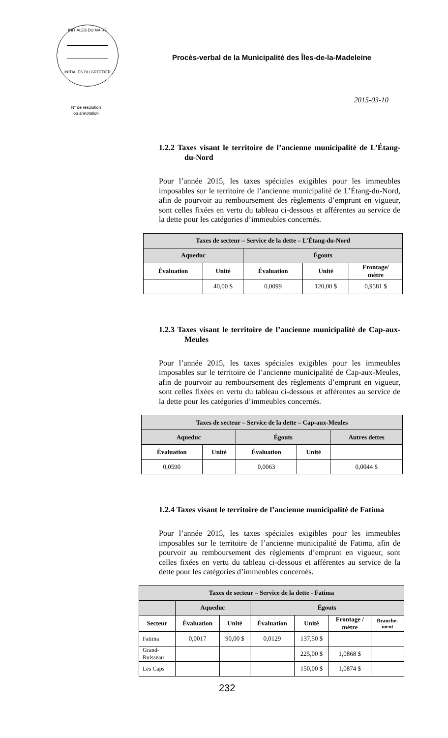INITIALES DU MAIRE
INITIALES DU GREFFIER
Procès-verbal de la Municipalité des Îles-de-la-Madeleine
N° de résolution
ou annotation
2015-03-10
1.2.2 Taxes visant le territoire de l’ancienne municipalité de L’Étang-du-Nord
Pour l’année 2015, les taxes spéciales exigibles pour les immeubles imposables sur le territoire de l’ancienne municipalité de L’Étang-du-Nord, afin de pourvoir au remboursement des règlements d’emprunt en vigueur, sont celles fixées en vertu du tableau ci-dessous et afférentes au service de la dette pour les catégories d’immeubles concernés.
| Taxes de secteur – Service de la dette – L’Étang-du-Nord | | | | |
| --- | --- | --- | --- | --- |
| Aqueduc | | Égouts | | |
| Évaluation | Unité | Évaluation | Unité | Frontage/ mètre |
| | 40,00 $ | 0,0099 | 120,00 $ | 0,9581 $ |
1.2.3 Taxes visant le territoire de l’ancienne municipalité de Cap-aux-Meules
Pour l’année 2015, les taxes spéciales exigibles pour les immeubles imposables sur le territoire de l’ancienne municipalité de Cap-aux-Meules, afin de pourvoir au remboursement des règlements d’emprunt en vigueur, sont celles fixées en vertu du tableau ci-dessous et afférentes au service de la dette pour les catégories d’immeubles concernés.
| Taxes de secteur – Service de la dette – Cap-aux-Meules | | | | |
| --- | --- | --- | --- | --- |
| Aqueduc | | Égouts | | Autres dettes |
| Évaluation | Unité | Évaluation | Unité | |
| 0,0590 | | 0,0063 | | 0,0044 $ |
1.2.4 Taxes visant le territoire de l’ancienne municipalité de Fatima
Pour l’année 2015, les taxes spéciales exigibles pour les immeubles imposables sur le territoire de l’ancienne municipalité de Fatima, afin de pourvoir au remboursement des règlements d’emprunt en vigueur, sont celles fixées en vertu du tableau ci-dessous et afférentes au service de la dette pour les catégories d’immeubles concernés.
| Taxes de secteur – Service de la dette - Fatima | | | | | | |
| --- | --- | --- | --- | --- | --- | --- |
| | Aqueduc | | Égouts | | | |
| Secteur | Évaluation | Unité | Évaluation | Unité | Frontage / mètre | Branche- ment |
| Fatima | 0,0017 | 90,00 $ | 0,0129 | 137,50 $ | | |
| Grand- Ruisseau | | | | 225,00 $ | 1,0868 $ | |
| Les Caps | | | | 150,00 $ | 1,0874 $ | |
232